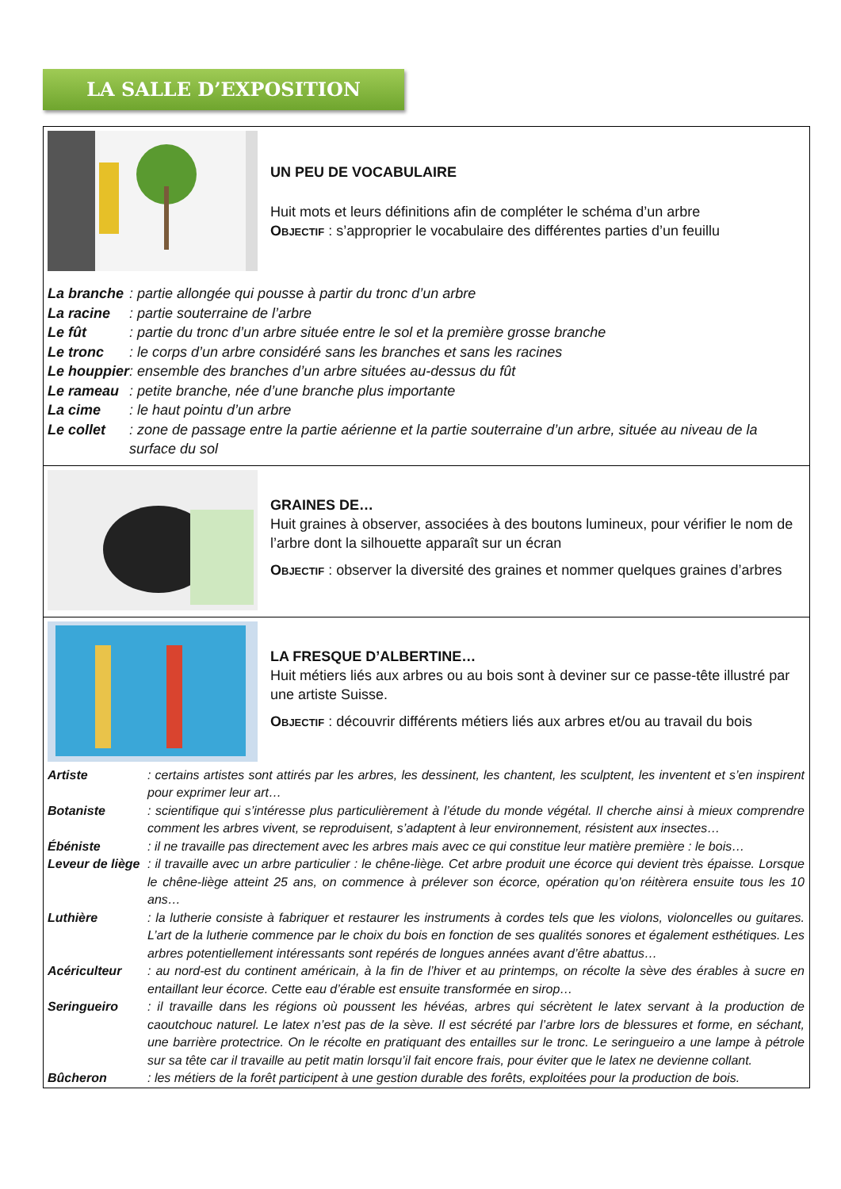LA SALLE D’EXPOSITION
UN PEU DE VOCABULAIRE
Huit mots et leurs définitions afin de compléter le schéma d’un arbre
Objectif : s’approprier le vocabulaire des différentes parties d’un feuillu
| La branche | : partie allongée qui pousse à partir du tronc d’un arbre |
| La racine | : partie souterraine de l’arbre |
| Le fût | : partie du tronc d’un arbre située entre le sol et la première grosse branche |
| Le tronc | : le corps d’un arbre considéré sans les branches et sans les racines |
| Le houppier | : ensemble des branches d’un arbre situées au-dessus du fût |
| Le rameau | : petite branche, née d’une branche plus importante |
| La cime | : le haut pointu d’un arbre |
| Le collet | : zone de passage entre la partie aérienne et la partie souterraine d’un arbre, située au niveau de la surface du sol |
GRAINES DE…
Huit graines à observer, associées à des boutons lumineux, pour vérifier le nom de l’arbre dont la silhouette apparaît sur un écran
Objectif : observer la diversité des graines et nommer quelques graines d’arbres
LA FRESQUE D’ALBERTINE…
Huit métiers liés aux arbres ou au bois sont à deviner sur ce passe-tête illustré par une artiste Suisse.
Objectif : découvrir différents métiers liés aux arbres et/ou au travail du bois
| Artiste | : certains artistes sont attirés par les arbres, les dessinent, les chantent, les sculptent, les inventent et s’en inspirent pour exprimer leur art… |
| Botaniste | : scientifique qui s’intéresse plus particulièrement à l’étude du monde végétal. Il cherche ainsi à mieux comprendre comment les arbres vivent, se reproduisent, s’adaptent à leur environnement, résistent aux insectes… |
| Ébéniste | : il ne travaille pas directement avec les arbres mais avec ce qui constitue leur matière première : le bois… |
| Leveur de liège | : il travaille avec un arbre particulier : le chêne-liège. Cet arbre produit une écorce qui devient très épaisse. Lorsque le chêne-liège atteint 25 ans, on commence à prélever son écorce, opération qu’on réitèrera ensuite tous les 10 ans… |
| Luthière | : la lutherie consiste à fabriquer et restaurer les instruments à cordes tels que les violons, violoncelles ou guitares. L’art de la lutherie commence par le choix du bois en fonction de ses qualités sonores et également esthétiques. Les arbres potentiellement intéressants sont repérés de longues années avant d’être abattus… |
| Acériculteur | : au nord-est du continent américain, à la fin de l’hiver et au printemps, on récolte la sève des érables à sucre en entaillant leur écorce. Cette eau d’érable est ensuite transformée en sirop… |
| Seringueiro | : il travaille dans les régions où poussent les hévéas, arbres qui sécrètent le latex servant à la production de caoutchouc naturel. Le latex n’est pas de la sève. Il est sécrété par l’arbre lors de blessures et forme, en séchant, une barrière protectrice. On le récolte en pratiquant des entailles sur le tronc. Le seringueiro a une lampe à pétrole sur sa tête car il travaille au petit matin lorsqu’il fait encore frais, pour éviter que le latex ne devienne collant. |
| Bûcheron | : les métiers de la forêt participent à une gestion durable des forêts, exploitées pour la production de bois. |